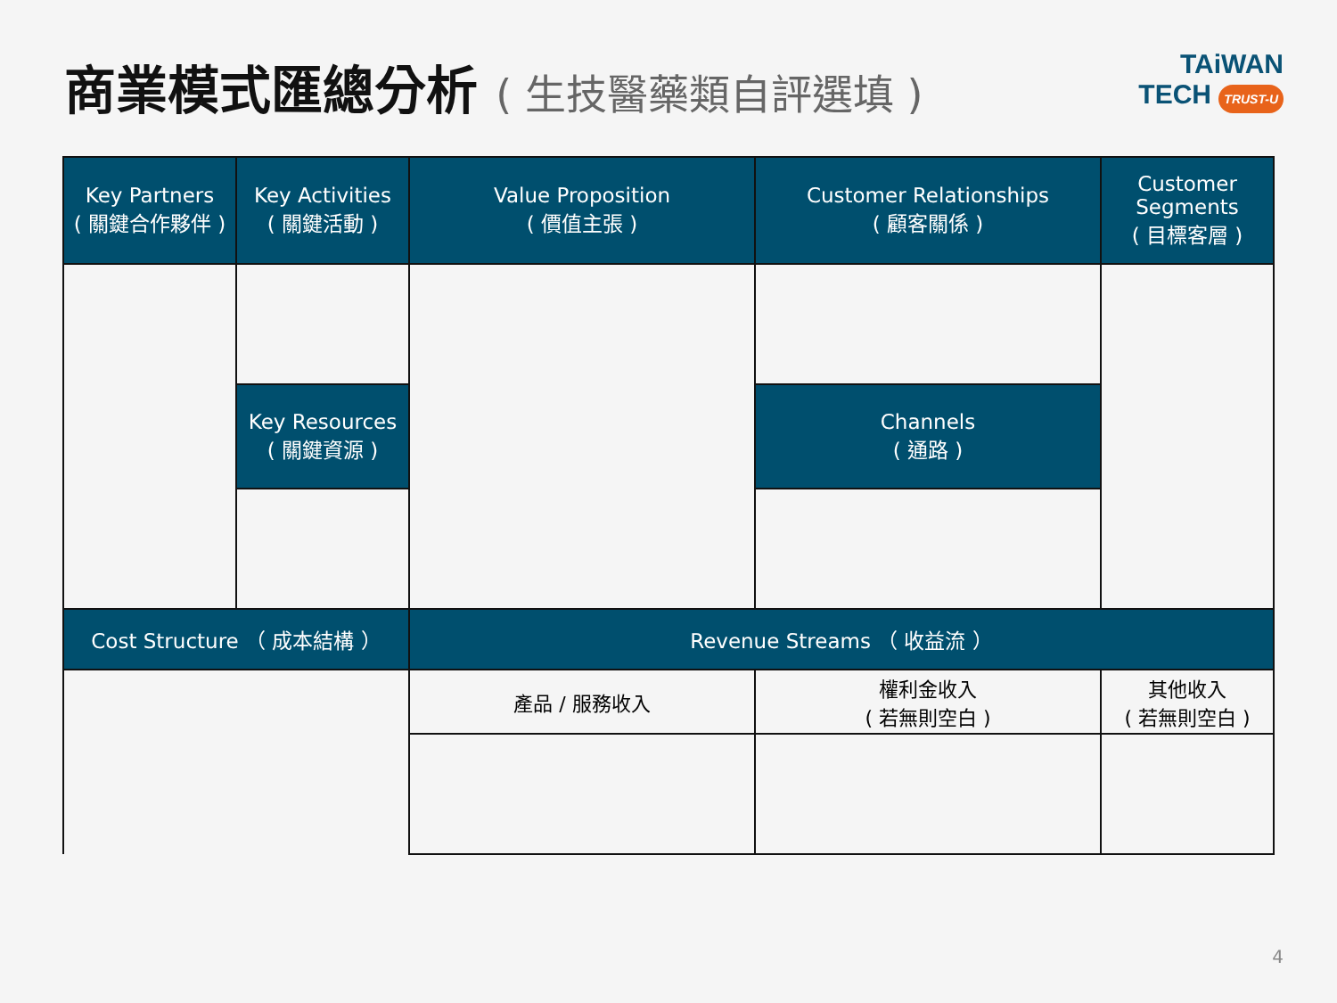商業模式匯總分析 ( 生技醫藥類自評選填 )
TAiWAN
TECH TRUST-U
| Key Partners ( 關鍵合作夥伴 ) | Key Activities ( 關鍵活動 ) | Value Proposition ( 價值主張 ) | Customer Relationships ( 顧客關係 ) | Customer Segments ( 目標客層 ) |
| | Key Resources ( 關鍵資源 ) | | Channels ( 通路 ) | |
| Cost Structure （ 成本結構 ） | | Revenue Streams （ 收益流 ） | | |
| | | 產品 / 服務收入 | 權利金收入 ( 若無則空白 ) | 其他收入 ( 若無則空白 ) |
4